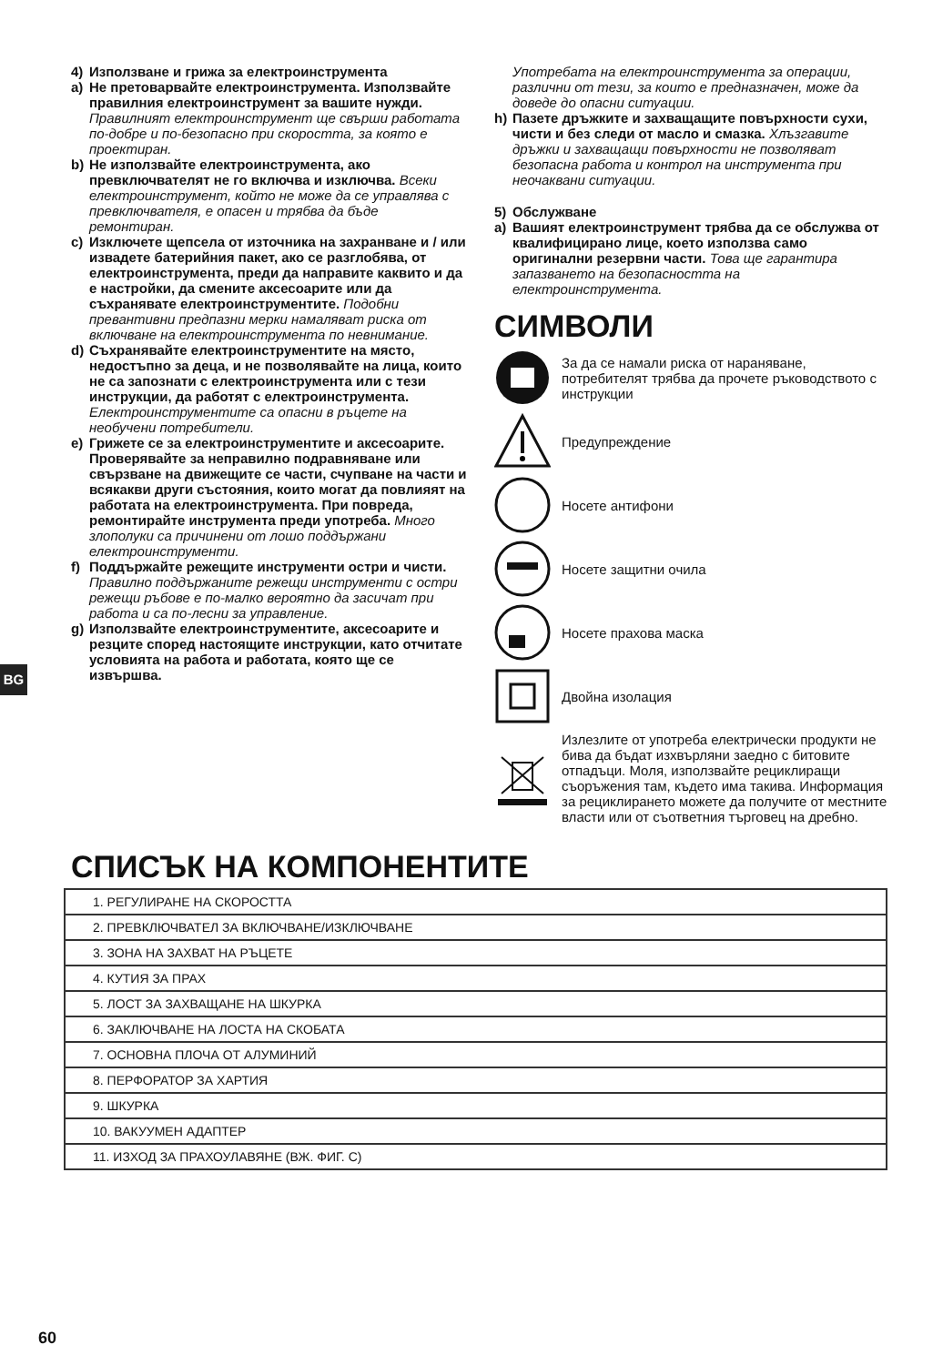BG
4) Използване и грижа за електроинструмента
a) Не претоварвайте електроинструмента. Използвайте правилния електроинструмент за вашите нужди. Правилният електроинструмент ще свърши работата по-добре и по-безопасно при скоростта, за която е проектиран.
b) Не използвайте електроинструмента, ако превключвателят не го включва и изключва. Всеки електроинструмент, който не може да се управлява с превключвателя, е опасен и трябва да бъде ремонтиран.
c) Изключете щепсела от източника на захранване и / или извадете батерийния пакет, ако се разглобява, от електроинструмента, преди да направите каквито и да е настройки, да смените аксесоарите или да съхранявате електроинструментите. Подобни превантивни предпазни мерки намаляват риска от включване на електроинструмента по невнимание.
d) Съхранявайте електроинструментите на място, недостъпно за деца, и не позволявайте на лица, които не са запознати с електроинструмента или с тези инструкции, да работят с електроинструмента. Електроинструментите са опасни в ръцете на необучени потребители.
e) Грижете се за електроинструментите и аксесоарите. Проверявайте за неправилно подравняване или свързване на движещите се части, счупване на части и всякакви други състояния, които могат да повлияят на работата на електроинструмента. При повреда, ремонтирайте инструмента преди употреба. Много злополуки са причинени от лошо поддържани електроинструменти.
f) Поддържайте режещите инструменти остри и чисти. Правилно поддържаните режещи инструменти с остри режещи ръбове е по-малко вероятно да засичат при работа и са по-лесни за управление.
g) Използвайте електроинструментите, аксесоарите и резците според настоящите инструкции, като отчитате условията на работа и работата, която ще се извършва.
Употребата на електроинструмента за операции, различни от тези, за които е предназначен, може да доведе до опасни ситуации.
h) Пазете дръжките и захващащите повърхности сухи, чисти и без следи от масло и смазка. Хлъзгавите дръжки и захващащи повърхности не позволяват безопасна работа и контрол на инструмента при неочаквани ситуации.
5) Обслужване
a) Вашият електроинструмент трябва да се обслужва от квалифицирано лице, което използва само оригинални резервни части. Това ще гарантира запазването на безопасността на електроинструмента.
СИМВОЛИ
За да се намали риска от нараняване, потребителят трябва да прочете ръководството с инструкции
Предупреждение
Носете антифони
Носете защитни очила
Носете прахова маска
Двойна изолация
Излезлите от употреба електрически продукти не бива да бъдат изхвърляни заедно с битовите отпадъци. Моля, използвайте рециклиращи съоръжения там, където има такива. Информация за рециклирането можете да получите от местните власти или от съответния търговец на дребно.
СПИСЪК НА КОМПОНЕНТИТЕ
| 1. РЕГУЛИРАНЕ НА СКОРОСТТА |
| 2. ПРЕВКЛЮЧВАТЕЛ ЗА ВКЛЮЧВАНЕ/ИЗКЛЮЧВАНЕ |
| 3. ЗОНА НА ЗАХВАТ НА РЪЦЕТЕ |
| 4. КУТИЯ ЗА ПРАХ |
| 5. ЛОСТ ЗА ЗАХВАЩАНЕ НА ШКУРКА |
| 6. ЗАКЛЮЧВАНЕ НА ЛОСТА НА СКОБАТА |
| 7. ОСНОВНА ПЛОЧА ОТ АЛУМИНИЙ |
| 8. ПЕРФОРАТОР ЗА ХАРТИЯ |
| 9. ШКУРКА |
| 10. ВАКУУМЕН АДАПТЕР |
| 11. ИЗХОД ЗА ПРАХОУЛАВЯНЕ (ВЖ. ФИГ. C) |
60